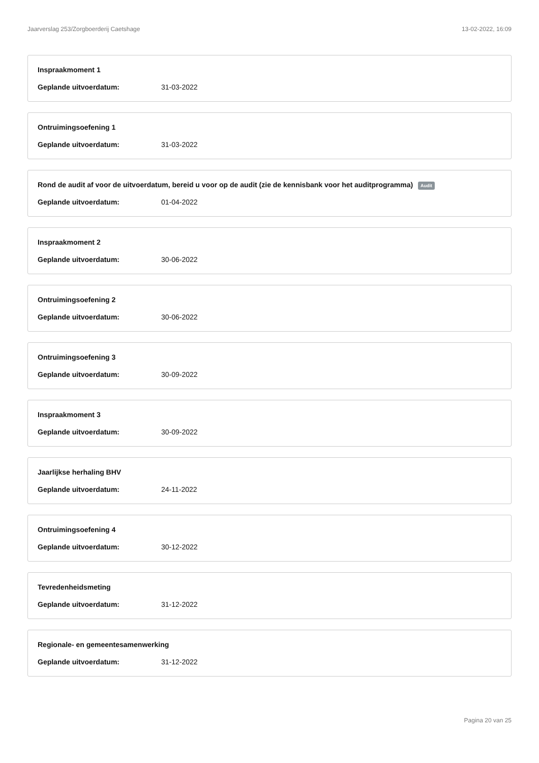Jaarverslag 253/Zorgboerderij Caetshage 13-02-2022, 16:09
Inspraakmoment 1
Geplande uitvoerdatum: 31-03-2022
Ontruimingsoefening 1
Geplande uitvoerdatum: 31-03-2022
Rond de audit af voor de uitvoerdatum, bereid u voor op de audit (zie de kennisbank voor het auditprogramma) Audit
Geplande uitvoerdatum: 01-04-2022
Inspraakmoment 2
Geplande uitvoerdatum: 30-06-2022
Ontruimingsoefening 2
Geplande uitvoerdatum: 30-06-2022
Ontruimingsoefening 3
Geplande uitvoerdatum: 30-09-2022
Inspraakmoment 3
Geplande uitvoerdatum: 30-09-2022
Jaarlijkse herhaling BHV
Geplande uitvoerdatum: 24-11-2022
Ontruimingsoefening 4
Geplande uitvoerdatum: 30-12-2022
Tevredenheidsmeting
Geplande uitvoerdatum: 31-12-2022
Regionale- en gemeentesamenwerking
Geplande uitvoerdatum: 31-12-2022
Pagina 20 van 25